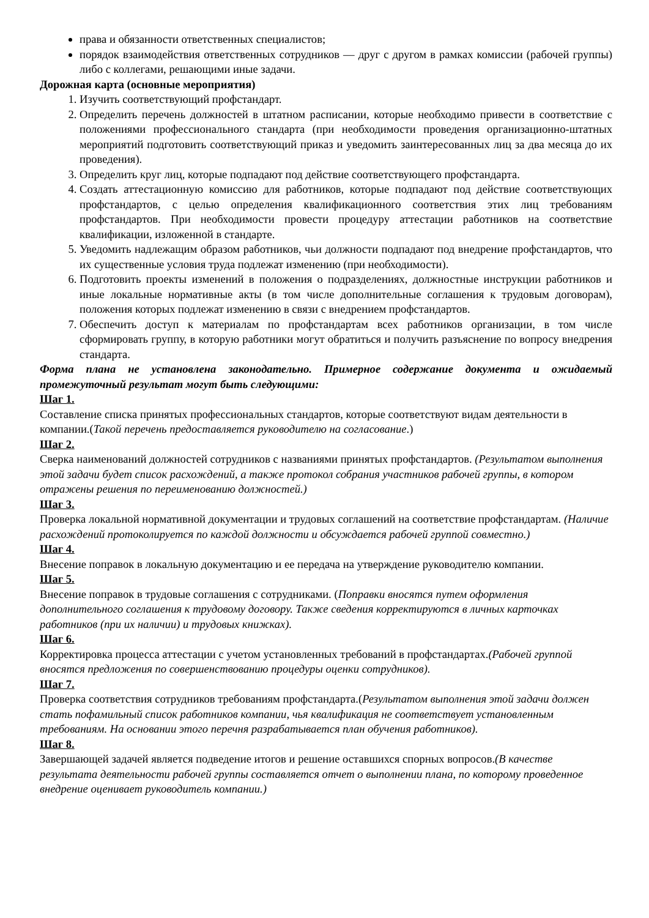права и обязанности ответственных специалистов;
порядок взаимодействия ответственных сотрудников — друг с другом в рамках комиссии (рабочей группы) либо с коллегами, решающими иные задачи.
Дорожная карта (основные мероприятия)
1. Изучить соответствующий профстандарт.
2. Определить перечень должностей в штатном расписании, которые необходимо привести в соответствие с положениями профессионального стандарта (при необходимости проведения организационно-штатных мероприятий подготовить соответствующий приказ и уведомить заинтересованных лиц за два месяца до их проведения).
3. Определить круг лиц, которые подпадают под действие соответствующего профстандарта.
4. Создать аттестационную комиссию для работников, которые подпадают под действие соответствующих профстандартов, с целью определения квалификационного соответствия этих лиц требованиям профстандартов. При необходимости провести процедуру аттестации работников на соответствие квалификации, изложенной в стандарте.
5. Уведомить надлежащим образом работников, чьи должности подпадают под внедрение профстандартов, что их существенные условия труда подлежат изменению (при необходимости).
6. Подготовить проекты изменений в положения о подразделениях, должностные инструкции работников и иные локальные нормативные акты (в том числе дополнительные соглашения к трудовым договорам), положения которых подлежат изменению в связи с внедрением профстандартов.
7. Обеспечить доступ к материалам по профстандартам всех работников организации, в том числе сформировать группу, в которую работники могут обратиться и получить разъяснение по вопросу внедрения стандарта.
Форма плана не установлена законодательно. Примерное содержание документа и ожидаемый промежуточный результат могут быть следующими:
Шаг 1.
Составление списка принятых профессиональных стандартов, которые соответствуют видам деятельности в компании.(Такой перечень предоставляется руководителю на согласование.)
Шаг 2.
Сверка наименований должностей сотрудников с названиями принятых профстандартов. (Результатом выполнения этой задачи будет список расхождений, а также протокол собрания участников рабочей группы, в котором отражены решения по переименованию должностей.)
Шаг 3.
Проверка локальной нормативной документации и трудовых соглашений на соответствие профстандартам. (Наличие расхождений протоколируется по каждой должности и обсуждается рабочей группой совместно.)
Шаг 4.
Внесение поправок в локальную документацию и ее передача на утверждение руководителю компании.
Шаг 5.
Внесение поправок в трудовые соглашения с сотрудниками. (Поправки вносятся путем оформления дополнительного соглашения к трудовому договору. Также сведения корректируются в личных карточках работников (при их наличии) и трудовых книжках).
Шаг 6.
Корректировка процесса аттестации с учетом установленных требований в профстандартах.(Рабочей группой вносятся предложения по совершенствованию процедуры оценки сотрудников).
Шаг 7.
Проверка соответствия сотрудников требованиям профстандарта.(Результатом выполнения этой задачи должен стать пофамильный список работников компании, чья квалификация не соответствует установленным требованиям. На основании этого перечня разрабатывается план обучения работников).
Шаг 8.
Завершающей задачей является подведение итогов и решение оставшихся спорных вопросов.(В качестве результата деятельности рабочей группы составляется отчет о выполнении плана, по которому проведенное внедрение оценивает руководитель компании.)